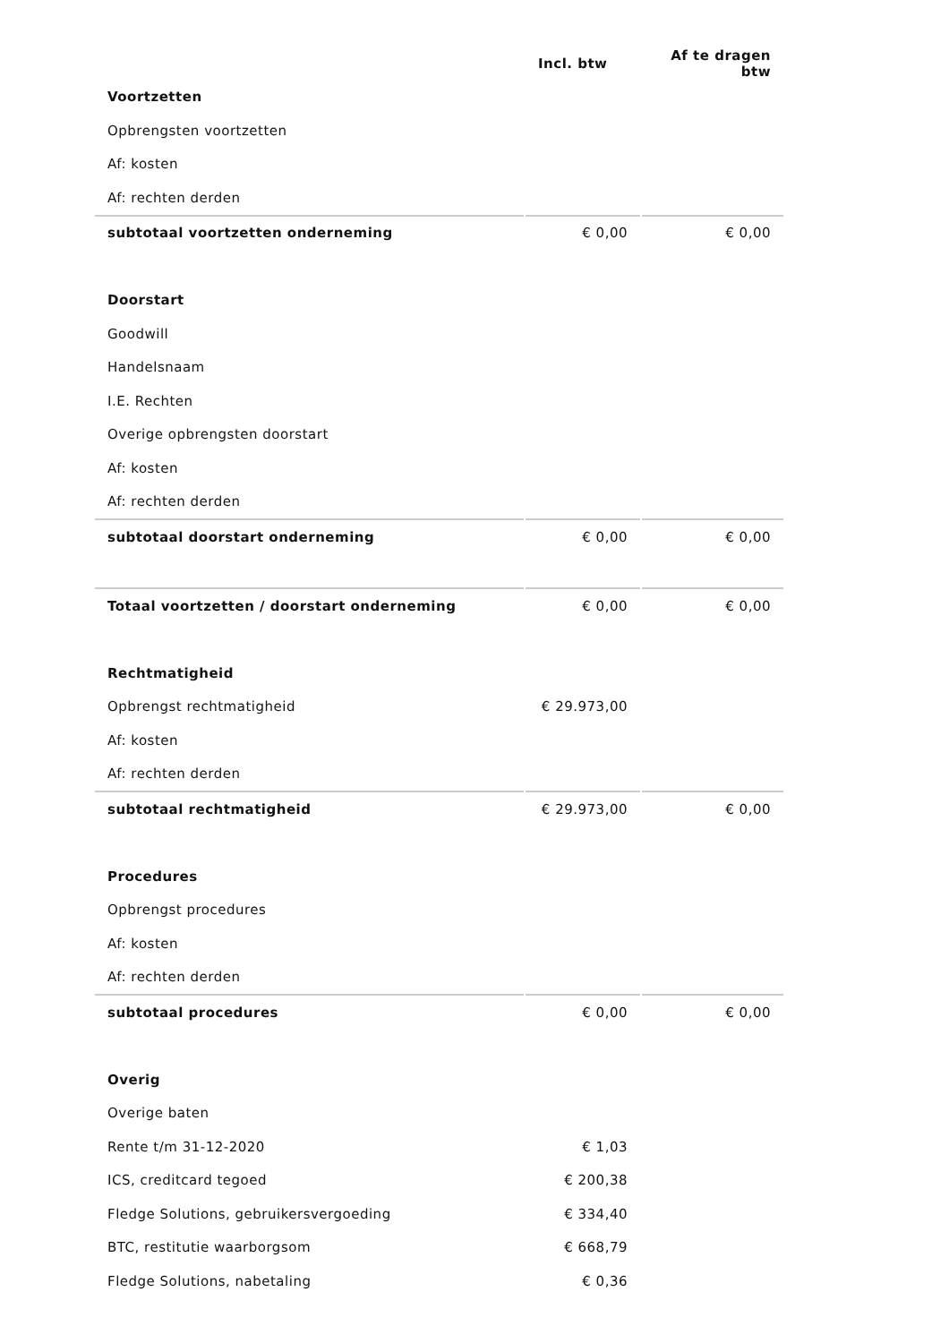| | Incl. btw | Af te dragen btw |
| --- | --- | --- |
| Voortzetten | | |
| Opbrengsten voortzetten | | |
| Af: kosten | | |
| Af: rechten derden | | |
| subtotaal voortzetten onderneming | € 0,00 | € 0,00 |
| Doorstart | | |
| Goodwill | | |
| Handelsnaam | | |
| I.E. Rechten | | |
| Overige opbrengsten doorstart | | |
| Af: kosten | | |
| Af: rechten derden | | |
| subtotaal doorstart onderneming | € 0,00 | € 0,00 |
| Totaal voortzetten / doorstart onderneming | € 0,00 | € 0,00 |
| Rechtmatigheid | | |
| Opbrengst rechtmatigheid | € 29.973,00 | |
| Af: kosten | | |
| Af: rechten derden | | |
| subtotaal rechtmatigheid | € 29.973,00 | € 0,00 |
| Procedures | | |
| Opbrengst procedures | | |
| Af: kosten | | |
| Af: rechten derden | | |
| subtotaal procedures | € 0,00 | € 0,00 |
| Overig | | |
| Overige baten | | |
| Rente t/m 31-12-2020 | € 1,03 | |
| ICS, creditcard tegoed | € 200,38 | |
| Fledge Solutions, gebruikersvergoeding | € 334,40 | |
| BTC, restitutie waarborgsom | € 668,79 | |
| Fledge Solutions, nabetaling | € 0,36 | |